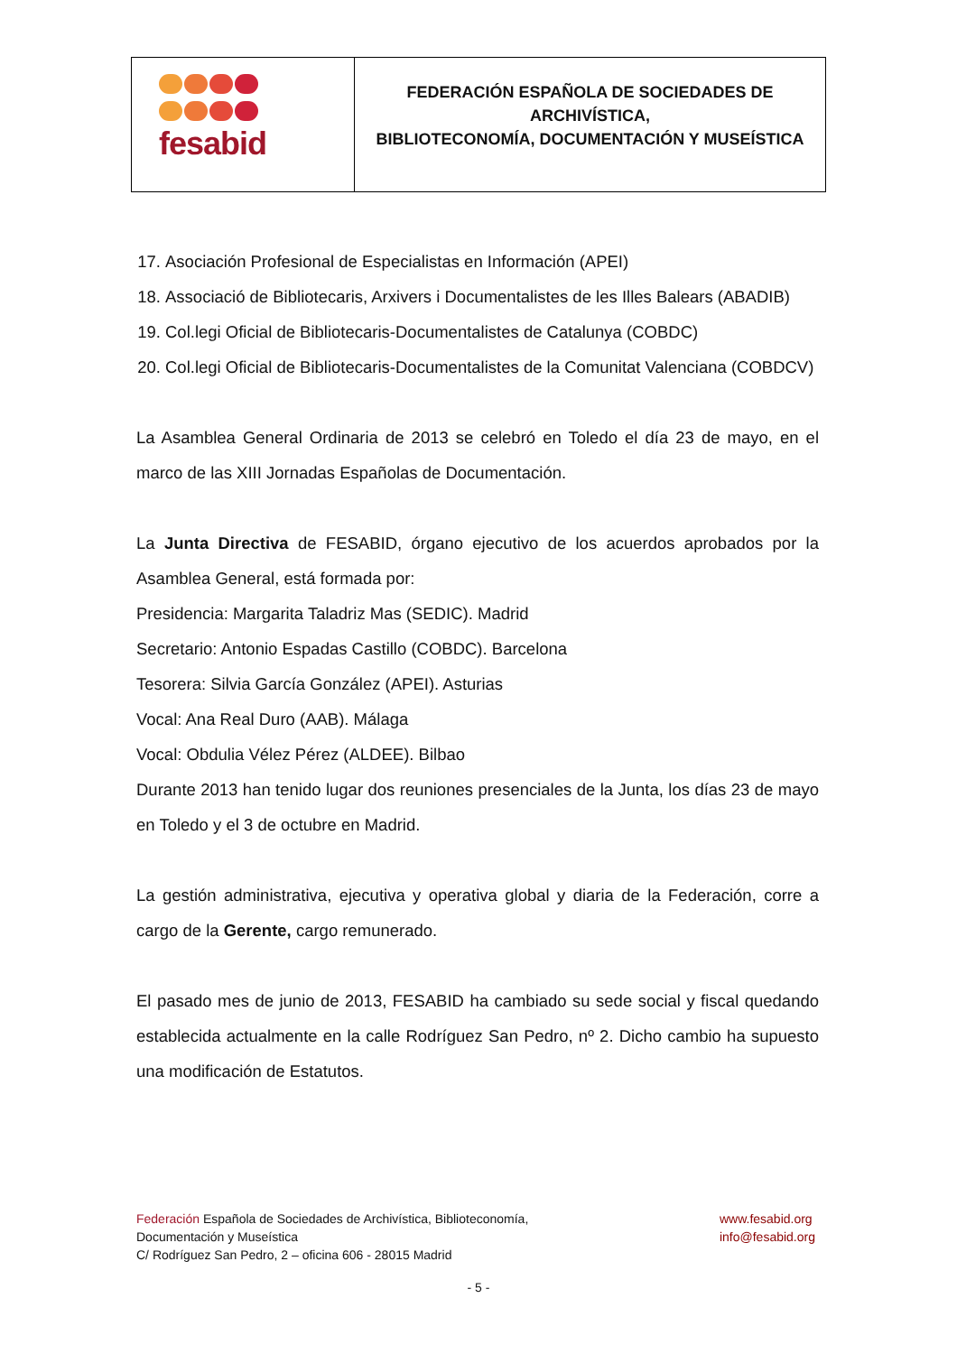| fesabid | FEDERACIÓN ESPAÑOLA DE SOCIEDADES DE ARCHIVÍSTICA, BIBLIOTECONOMÍA, DOCUMENTACIÓN Y MUSEÍSTICA |
17. Asociación Profesional de Especialistas en Información (APEI)
18. Associació de Bibliotecaris, Arxivers i Documentalistes de les Illes Balears (ABADIB)
19. Col.legi Oficial de Bibliotecaris-Documentalistes de Catalunya (COBDC)
20. Col.legi Oficial de Bibliotecaris-Documentalistes de la Comunitat Valenciana (COBDCV)
La Asamblea General Ordinaria de 2013 se celebró en Toledo el día 23 de mayo, en el marco de las XIII Jornadas Españolas de Documentación.
La Junta Directiva de FESABID, órgano ejecutivo de los acuerdos aprobados por la Asamblea General, está formada por:
Presidencia: Margarita Taladriz Mas (SEDIC). Madrid
Secretario: Antonio Espadas Castillo (COBDC). Barcelona
Tesorera: Silvia García González (APEI). Asturias
Vocal: Ana Real Duro (AAB). Málaga
Vocal: Obdulia Vélez Pérez (ALDEE). Bilbao
Durante 2013 han tenido lugar dos reuniones presenciales de la Junta, los días 23 de mayo en Toledo y el 3 de octubre en Madrid.
La gestión administrativa, ejecutiva y operativa global y diaria de la Federación, corre a cargo de la Gerente, cargo remunerado.
El pasado mes de junio de 2013, FESABID ha cambiado su sede social y fiscal quedando establecida actualmente en la calle Rodríguez San Pedro, nº 2. Dicho cambio ha supuesto una modificación de Estatutos.
Federación Española de Sociedades de Archivística, Biblioteconomía,
Documentación y Museística
C/ Rodríguez San Pedro, 2 – oficina 606 - 28015 Madrid
www.fesabid.org
info@fesabid.org
- 5 -